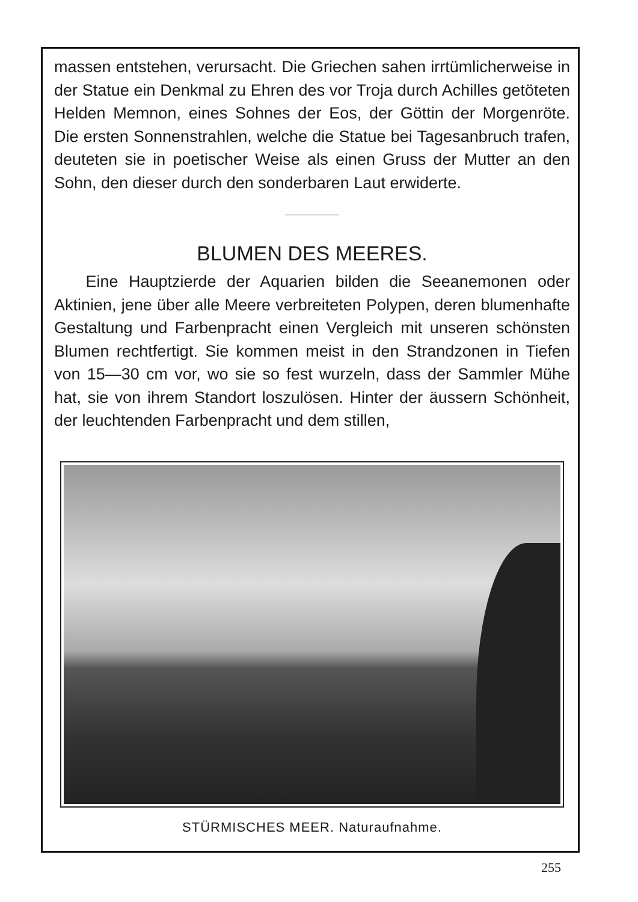massen entstehen, verursacht. Die Griechen sahen irrtümlicherweise in der Statue ein Denkmal zu Ehren des vor Troja durch Achilles getöteten Helden Memnon, eines Sohnes der Eos, der Göttin der Morgenröte. Die ersten Sonnenstrahlen, welche die Statue bei Tagesanbruch trafen, deuteten sie in poetischer Weise als einen Gruss der Mutter an den Sohn, den dieser durch den sonderbaren Laut erwiderte.
BLUMEN DES MEERES.
Eine Hauptzierde der Aquarien bilden die Seeanemonen oder Aktinien, jene über alle Meere verbreiteten Polypen, deren blumenhafte Gestaltung und Farbenpracht einen Vergleich mit unseren schönsten Blumen rechtfertigt. Sie kommen meist in den Strandzonen in Tiefen von 15—30 cm vor, wo sie so fest wurzeln, dass der Sammler Mühe hat, sie von ihrem Standort loszulösen. Hinter der äussern Schönheit, der leuchtenden Farbenpracht und dem stillen,
STÜRMISCHES MEER. Naturaufnahme.
255